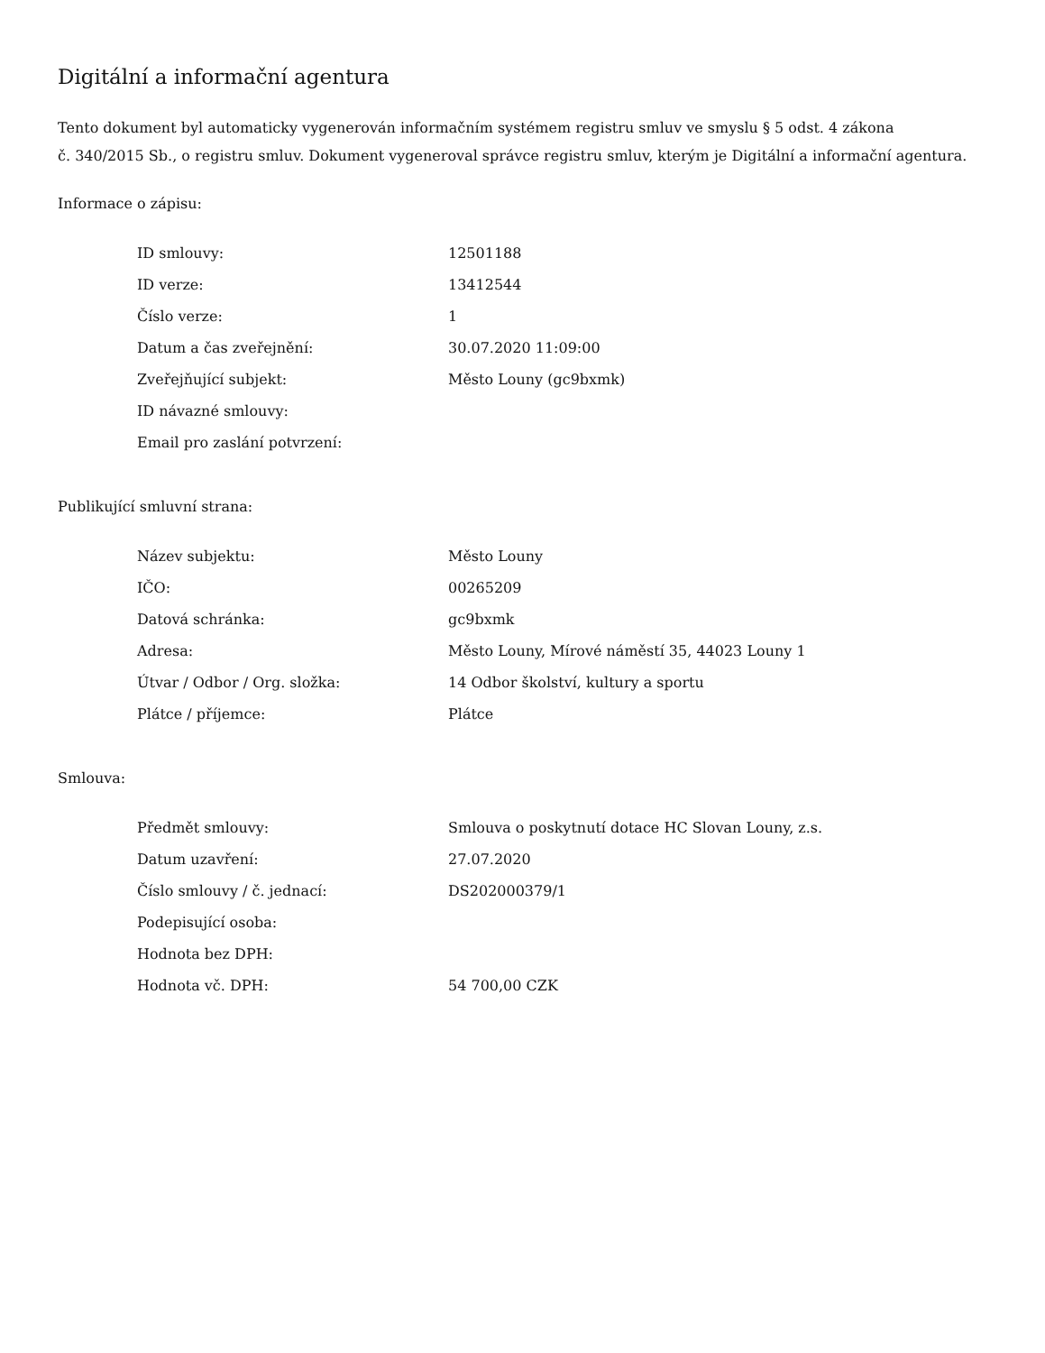Digitální a informační agentura
Tento dokument byl automaticky vygenerován informačním systémem registru smluv ve smyslu § 5 odst. 4 zákona
č. 340/2015 Sb., o registru smluv. Dokument vygeneroval správce registru smluv, kterým je Digitální a informační agentura.
Informace o zápisu:
| ID smlouvy: | 12501188 |
| ID verze: | 13412544 |
| Číslo verze: | 1 |
| Datum a čas zveřejnění: | 30.07.2020 11:09:00 |
| Zveřejňující subjekt: | Město Louny (gc9bxmk) |
| ID návazné smlouvy: | |
| Email pro zaslání potvrzení: | |
Publikující smluvní strana:
| Název subjektu: | Město Louny |
| IČO: | 00265209 |
| Datová schránka: | gc9bxmk |
| Adresa: | Město Louny, Mírové náměstí 35, 44023 Louny 1 |
| Útvar / Odbor / Org. složka: | 14 Odbor školství, kultury a sportu |
| Plátce / příjemce: | Plátce |
Smlouva:
| Předmět smlouvy: | Smlouva o poskytnutí dotace HC Slovan Louny, z.s. |
| Datum uzavření: | 27.07.2020 |
| Číslo smlouvy / č. jednací: | DS202000379/1 |
| Podepisující osoba: | |
| Hodnota bez DPH: | |
| Hodnota vč. DPH: | 54 700,00 CZK |